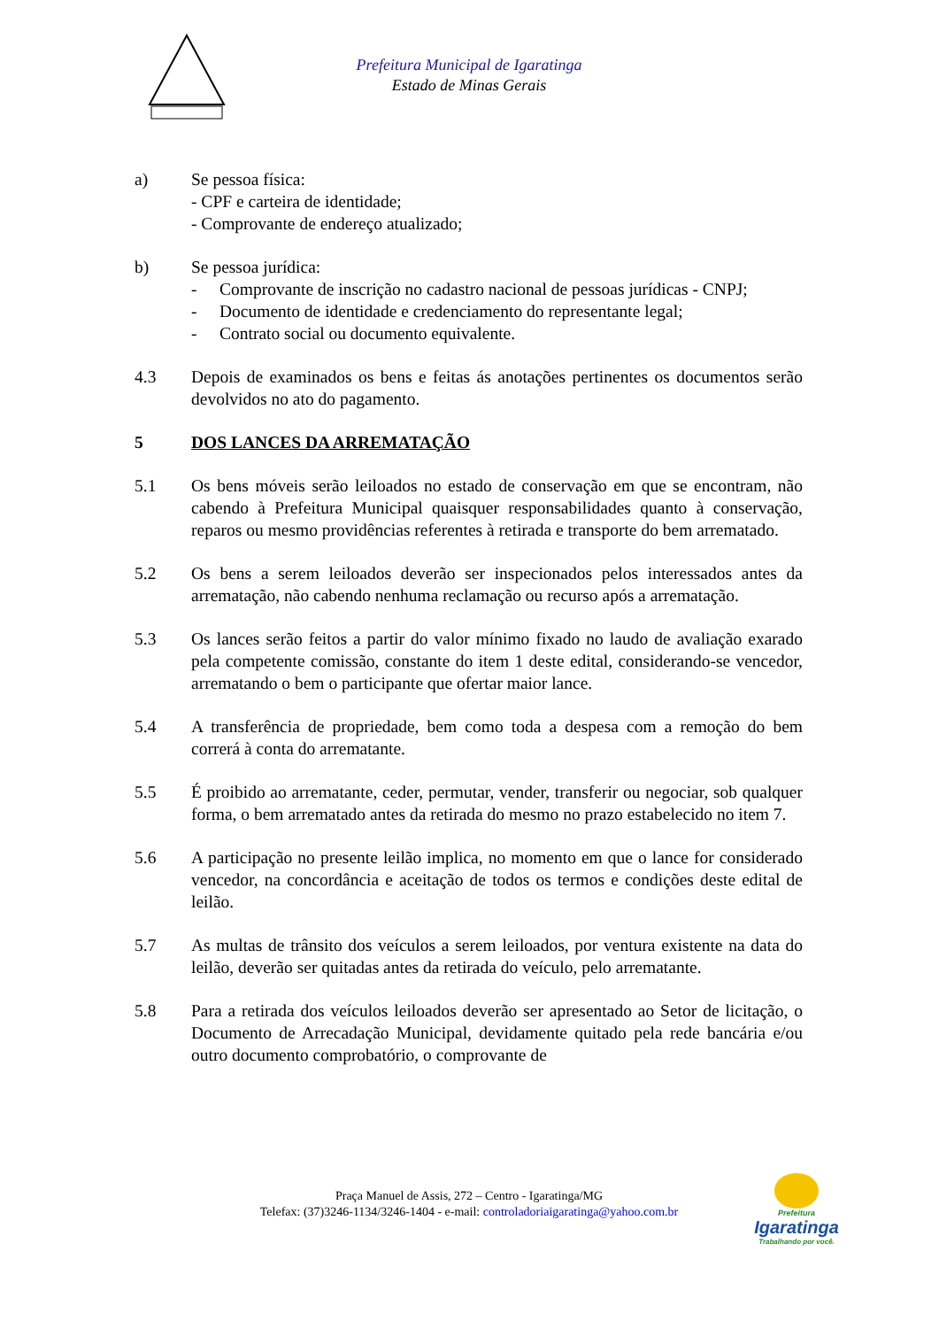Prefeitura Municipal de Igaratinga
Estado de Minas Gerais
a) Se pessoa física:
- CPF e carteira de identidade;
- Comprovante de endereço atualizado;
b) Se pessoa jurídica:
- Comprovante de inscrição no cadastro nacional de pessoas jurídicas - CNPJ;
- Documento de identidade e credenciamento do representante legal;
- Contrato social ou documento equivalente.
4.3 Depois de examinados os bens e feitas ás anotações pertinentes os documentos serão devolvidos no ato do pagamento.
5 DOS LANCES DA ARREMATAÇÃO
5.1 Os bens móveis serão leiloados no estado de conservação em que se encontram, não cabendo à Prefeitura Municipal quaisquer responsabilidades quanto à conservação, reparos ou mesmo providências referentes à retirada e transporte do bem arrematado.
5.2 Os bens a serem leiloados deverão ser inspecionados pelos interessados antes da arrematação, não cabendo nenhuma reclamação ou recurso após a arrematação.
5.3 Os lances serão feitos a partir do valor mínimo fixado no laudo de avaliação exarado pela competente comissão, constante do item 1 deste edital, considerando-se vencedor, arrematando o bem o participante que ofertar maior lance.
5.4 A transferência de propriedade, bem como toda a despesa com a remoção do bem correrá à conta do arrematante.
5.5 É proibido ao arrematante, ceder, permutar, vender, transferir ou negociar, sob qualquer forma, o bem arrematado antes da retirada do mesmo no prazo estabelecido no item 7.
5.6 A participação no presente leilão implica, no momento em que o lance for considerado vencedor, na concordância e aceitação de todos os termos e condições deste edital de leilão.
5.7 As multas de trânsito dos veículos a serem leiloados, por ventura existente na data do leilão, deverão ser quitadas antes da retirada do veículo, pelo arrematante.
5.8 Para a retirada dos veículos leiloados deverão ser apresentado ao Setor de licitação, o Documento de Arrecadação Municipal, devidamente quitado pela rede bancária e/ou outro documento comprobatório, o comprovante de
Praça Manuel de Assis, 272 – Centro - Igaratinga/MG
Telefax: (37)3246-1134/3246-1404 - e-mail: controladoriaigaratinga@yahoo.com.br
Prefeitura
Igaratinga
Trabalhando por você.